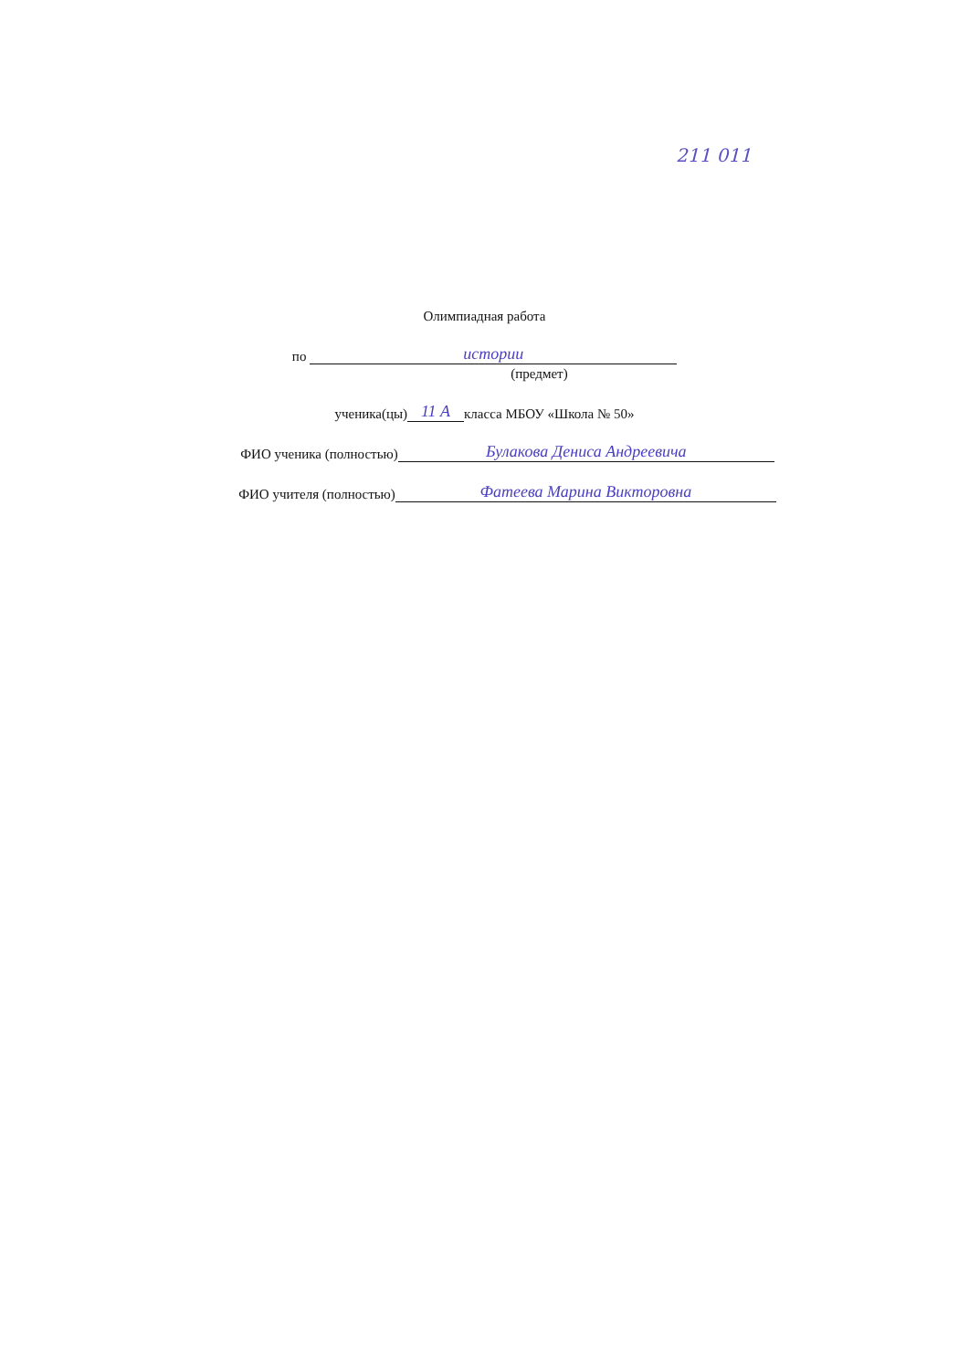211 011
Олимпиадная работа
по истории
(предмет)
ученика(цы) 11 А класса МБОУ «Школа № 50»
ФИО ученика (полностью) Булакова Дениса Андреевича
ФИО учителя (полностью) Фатеева Марина Викторовна